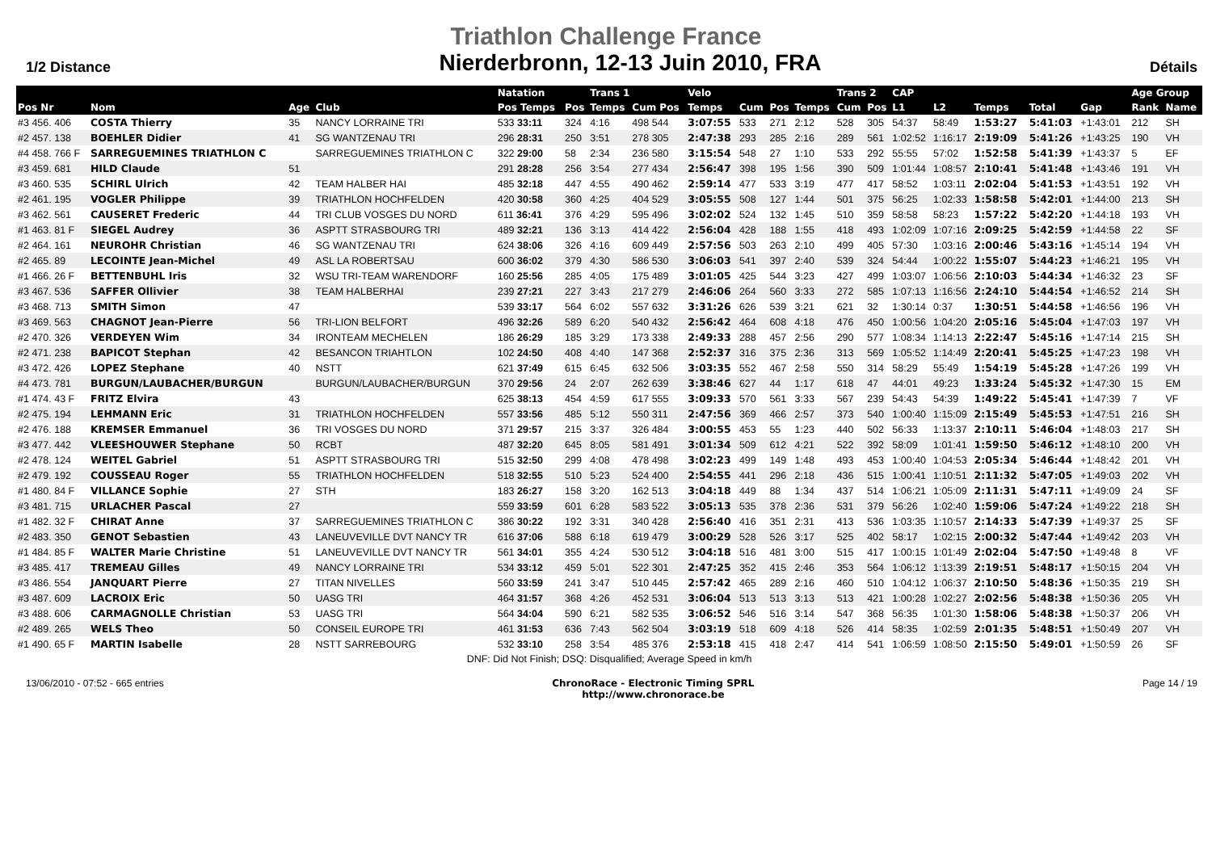Triathlon Challenge France
1/2 Distance Nierderbronn, 12-13 Juin 2010, FRA Détails
| | | | | | Natation | | Trans 1 | | Velo | | | | Trans 2 | | CAP | | | | | | | Age Group | |
| --- | --- | --- | --- | --- | --- | --- | --- | --- | --- | --- | --- | --- | --- | --- | --- | --- | --- | --- | --- | --- | --- | --- | --- |
| Pos Nr | Nom | Age | Club | | Pos Temps | Pos | Temps | Cum Pos | Temps | Cum | Pos | Temps | Cum | Pos | L1 | L2 | Temps | | Total | Gap | | Rank | Name |
| #3 456. 406 | COSTA Thierry | 35 | NANCY LORRAINE TRI | | 533 33:11 | 324 | 4:16 | 498 544 | 3:07:55 | 533 | 271 | 2:12 | 528 | 305 | 54:37 | 58:49 | 1:53:27 | | 5:41:03 | +1:43:01 | | 212 | SH |
| #2 457. 138 | BOEHLER Didier | 41 | SG WANTZENAU TRI | | 296 28:31 | 250 | 3:51 | 278 305 | 2:47:38 | 293 | 285 | 2:16 | 289 | 561 | 1:02:52 | 1:16:17 | 2:19:09 | | 5:41:26 | +1:43:25 | | 190 | VH |
| #4 458. 766 F | SARREGUEMINES TRIATHLON C | | SARREGUEMINES TRIATHLON C | | 322 29:00 | 58 | 2:34 | 236 580 | 3:15:54 | 548 | 27 | 1:10 | 533 | 292 | 55:55 | 57:02 | 1:52:58 | | 5:41:39 | +1:43:37 | | 5 | EF |
| #3 459. 681 | HILD Claude | 51 | | | 291 28:28 | 256 | 3:54 | 277 434 | 2:56:47 | 398 | 195 | 1:56 | 390 | 509 | 1:01:44 | 1:08:57 | 2:10:41 | | 5:41:48 | +1:43:46 | | 191 | VH |
| #3 460. 535 | SCHIRL Ulrich | 42 | TEAM HALBER HAI | | 485 32:18 | 447 | 4:55 | 490 462 | 2:59:14 | 477 | 533 | 3:19 | 477 | 417 | 58:52 | 1:03:11 | 2:02:04 | | 5:41:53 | +1:43:51 | | 192 | VH |
| #2 461. 195 | VOGLER Philippe | 39 | TRIATHLON HOCHFELDEN | | 420 30:58 | 360 | 4:25 | 404 529 | 3:05:55 | 508 | 127 | 1:44 | 501 | 375 | 56:25 | 1:02:33 | 1:58:58 | | 5:42:01 | +1:44:00 | | 213 | SH |
| #3 462. 561 | CAUSERET Frederic | 44 | TRI CLUB VOSGES DU NORD | | 611 36:41 | 376 | 4:29 | 595 496 | 3:02:02 | 524 | 132 | 1:45 | 510 | 359 | 58:58 | 58:23 | 1:57:22 | | 5:42:20 | +1:44:18 | | 193 | VH |
| #1 463. 81 F | SIEGEL Audrey | 36 | ASPTT STRASBOURG TRI | | 489 32:21 | 136 | 3:13 | 414 422 | 2:56:04 | 428 | 188 | 1:55 | 418 | 493 | 1:02:09 | 1:07:16 | 2:09:25 | | 5:42:59 | +1:44:58 | | 22 | SF |
| #2 464. 161 | NEUROHR Christian | 46 | SG WANTZENAU TRI | | 624 38:06 | 326 | 4:16 | 609 449 | 2:57:56 | 503 | 263 | 2:10 | 499 | 405 | 57:30 | 1:03:16 | 2:00:46 | | 5:43:16 | +1:45:14 | | 194 | VH |
| #2 465. 89 | LECOINTE Jean-Michel | 49 | ASL LA ROBERTSAU | | 600 36:02 | 379 | 4:30 | 586 530 | 3:06:03 | 541 | 397 | 2:40 | 539 | 324 | 54:44 | 1:00:22 | 1:55:07 | | 5:44:23 | +1:46:21 | | 195 | VH |
| #1 466. 26 F | BETTENBUHL Iris | 32 | WSU TRI-TEAM WARENDORF | | 160 25:56 | 285 | 4:05 | 175 489 | 3:01:05 | 425 | 544 | 3:23 | 427 | 499 | 1:03:07 | 1:06:56 | 2:10:03 | | 5:44:34 | +1:46:32 | | 23 | SF |
| #3 467. 536 | SAFFER Ollivier | 38 | TEAM HALBERHAI | | 239 27:21 | 227 | 3:43 | 217 279 | 2:46:06 | 264 | 560 | 3:33 | 272 | 585 | 1:07:13 | 1:16:56 | 2:24:10 | | 5:44:54 | +1:46:52 | | 214 | SH |
| #3 468. 713 | SMITH Simon | 47 | | | 539 33:17 | 564 | 6:02 | 557 632 | 3:31:26 | 626 | 539 | 3:21 | 621 | 32 | 1:30:14 | 0:37 | 1:30:51 | | 5:44:58 | +1:46:56 | | 196 | VH |
| #3 469. 563 | CHAGNOT Jean-Pierre | 56 | TRI-LION BELFORT | | 496 32:26 | 589 | 6:20 | 540 432 | 2:56:42 | 464 | 608 | 4:18 | 476 | 450 | 1:00:56 | 1:04:20 | 2:05:16 | | 5:45:04 | +1:47:03 | | 197 | VH |
| #2 470. 326 | VERDEYEN Wim | 34 | IRONTEAM MECHELEN | | 186 26:29 | 185 | 3:29 | 173 338 | 2:49:33 | 288 | 457 | 2:56 | 290 | 577 | 1:08:34 | 1:14:13 | 2:22:47 | | 5:45:16 | +1:47:14 | | 215 | SH |
| #2 471. 238 | BAPICOT Stephan | 42 | BESANCON TRIAHTLON | | 102 24:50 | 408 | 4:40 | 147 368 | 2:52:37 | 316 | 375 | 2:36 | 313 | 569 | 1:05:52 | 1:14:49 | 2:20:41 | | 5:45:25 | +1:47:23 | | 198 | VH |
| #3 472. 426 | LOPEZ Stephane | 40 | NSTT | | 621 37:49 | 615 | 6:45 | 632 506 | 3:03:35 | 552 | 467 | 2:58 | 550 | 314 | 58:29 | 55:49 | 1:54:19 | | 5:45:28 | +1:47:26 | | 199 | VH |
| #4 473. 781 | BURGUN/LAUBACHER/BURGUN | | BURGUN/LAUBACHER/BURGUN | | 370 29:56 | 24 | 2:07 | 262 639 | 3:38:46 | 627 | 44 | 1:17 | 618 | 47 | 44:01 | 49:23 | 1:33:24 | | 5:45:32 | +1:47:30 | | 15 | EM |
| #1 474. 43 F | FRITZ Elvira | 43 | | | 625 38:13 | 454 | 4:59 | 617 555 | 3:09:33 | 570 | 561 | 3:33 | 567 | 239 | 54:43 | 54:39 | 1:49:22 | | 5:45:41 | +1:47:39 | | 7 | VF |
| #2 475. 194 | LEHMANN Eric | 31 | TRIATHLON HOCHFELDEN | | 557 33:56 | 485 | 5:12 | 550 311 | 2:47:56 | 369 | 466 | 2:57 | 373 | 540 | 1:00:40 | 1:15:09 | 2:15:49 | | 5:45:53 | +1:47:51 | | 216 | SH |
| #2 476. 188 | KREMSER Emmanuel | 36 | TRI VOSGES DU NORD | | 371 29:57 | 215 | 3:37 | 326 484 | 3:00:55 | 453 | 55 | 1:23 | 440 | 502 | 56:33 | 1:13:37 | 2:10:11 | | 5:46:04 | +1:48:03 | | 217 | SH |
| #3 477. 442 | VLEESHOUWER Stephane | 50 | RCBT | | 487 32:20 | 645 | 8:05 | 581 491 | 3:01:34 | 509 | 612 | 4:21 | 522 | 392 | 58:09 | 1:01:41 | 1:59:50 | | 5:46:12 | +1:48:10 | | 200 | VH |
| #2 478. 124 | WEITEL Gabriel | 51 | ASPTT STRASBOURG TRI | | 515 32:50 | 299 | 4:08 | 478 498 | 3:02:23 | 499 | 149 | 1:48 | 493 | 453 | 1:00:40 | 1:04:53 | 2:05:34 | | 5:46:44 | +1:48:42 | | 201 | VH |
| #2 479. 192 | COUSSEAU Roger | 55 | TRIATHLON HOCHFELDEN | | 518 32:55 | 510 | 5:23 | 524 400 | 2:54:55 | 441 | 296 | 2:18 | 436 | 515 | 1:00:41 | 1:10:51 | 2:11:32 | | 5:47:05 | +1:49:03 | | 202 | VH |
| #1 480. 84 F | VILLANCE Sophie | 27 | STH | | 183 26:27 | 158 | 3:20 | 162 513 | 3:04:18 | 449 | 88 | 1:34 | 437 | 514 | 1:06:21 | 1:05:09 | 2:11:31 | | 5:47:11 | +1:49:09 | | 24 | SF |
| #3 481. 715 | URLACHER Pascal | 27 | | | 559 33:59 | 601 | 6:28 | 583 522 | 3:05:13 | 535 | 378 | 2:36 | 531 | 379 | 56:26 | 1:02:40 | 1:59:06 | | 5:47:24 | +1:49:22 | | 218 | SH |
| #1 482. 32 F | CHIRAT Anne | 37 | SARREGUEMINES TRIATHLON C | | 386 30:22 | 192 | 3:31 | 340 428 | 2:56:40 | 416 | 351 | 2:31 | 413 | 536 | 1:03:35 | 1:10:57 | 2:14:33 | | 5:47:39 | +1:49:37 | | 25 | SF |
| #2 483. 350 | GENOT Sebastien | 43 | LANEUVEVILLE DVT NANCY TR | | 616 37:06 | 588 | 6:18 | 619 479 | 3:00:29 | 528 | 526 | 3:17 | 525 | 402 | 58:17 | 1:02:15 | 2:00:32 | | 5:47:44 | +1:49:42 | | 203 | VH |
| #1 484. 85 F | WALTER Marie Christine | 51 | LANEUVEVILLE DVT NANCY TR | | 561 34:01 | 355 | 4:24 | 530 512 | 3:04:18 | 516 | 481 | 3:00 | 515 | 417 | 1:00:15 | 1:01:49 | 2:02:04 | | 5:47:50 | +1:49:48 | | 8 | VF |
| #3 485. 417 | TREMEAU Gilles | 49 | NANCY LORRAINE TRI | | 534 33:12 | 459 | 5:01 | 522 301 | 2:47:25 | 352 | 415 | 2:46 | 353 | 564 | 1:06:12 | 1:13:39 | 2:19:51 | | 5:48:17 | +1:50:15 | | 204 | VH |
| #3 486. 554 | JANQUART Pierre | 27 | TITAN NIVELLES | | 560 33:59 | 241 | 3:47 | 510 445 | 2:57:42 | 465 | 289 | 2:16 | 460 | 510 | 1:04:12 | 1:06:37 | 2:10:50 | | 5:48:36 | +1:50:35 | | 219 | SH |
| #3 487. 609 | LACROIX Eric | 50 | UASG TRI | | 464 31:57 | 368 | 4:26 | 452 531 | 3:06:04 | 513 | 513 | 3:13 | 513 | 421 | 1:00:28 | 1:02:27 | 2:02:56 | | 5:48:38 | +1:50:36 | | 205 | VH |
| #3 488. 606 | CARMAGNOLLE Christian | 53 | UASG TRI | | 564 34:04 | 590 | 6:21 | 582 535 | 3:06:52 | 546 | 516 | 3:14 | 547 | 368 | 56:35 | 1:01:30 | 1:58:06 | | 5:48:38 | +1:50:37 | | 206 | VH |
| #2 489. 265 | WELS Theo | 50 | CONSEIL EUROPE TRI | | 461 31:53 | 636 | 7:43 | 562 504 | 3:03:19 | 518 | 609 | 4:18 | 526 | 414 | 58:35 | 1:02:59 | 2:01:35 | | 5:48:51 | +1:50:49 | | 207 | VH |
| #1 490. 65 F | MARTIN Isabelle | 28 | NSTT SARREBOURG | | 532 33:10 | 258 | 3:54 | 485 376 | 2:53:18 | 415 | 418 | 2:47 | 414 | 541 | 1:06:59 | 1:08:50 | 2:15:50 | | 5:49:01 | +1:50:59 | | 26 | SF |
| DNF: Did Not Finish; DSQ: Disqualified; Average Speed in km/h | | | | | | | | | | | | | | | | | | | | | | | |
13/06/2010 - 07:52 - 665 entries ChronoRace - Electronic Timing SPRL
http://www.chronorace.be Page 14 / 19